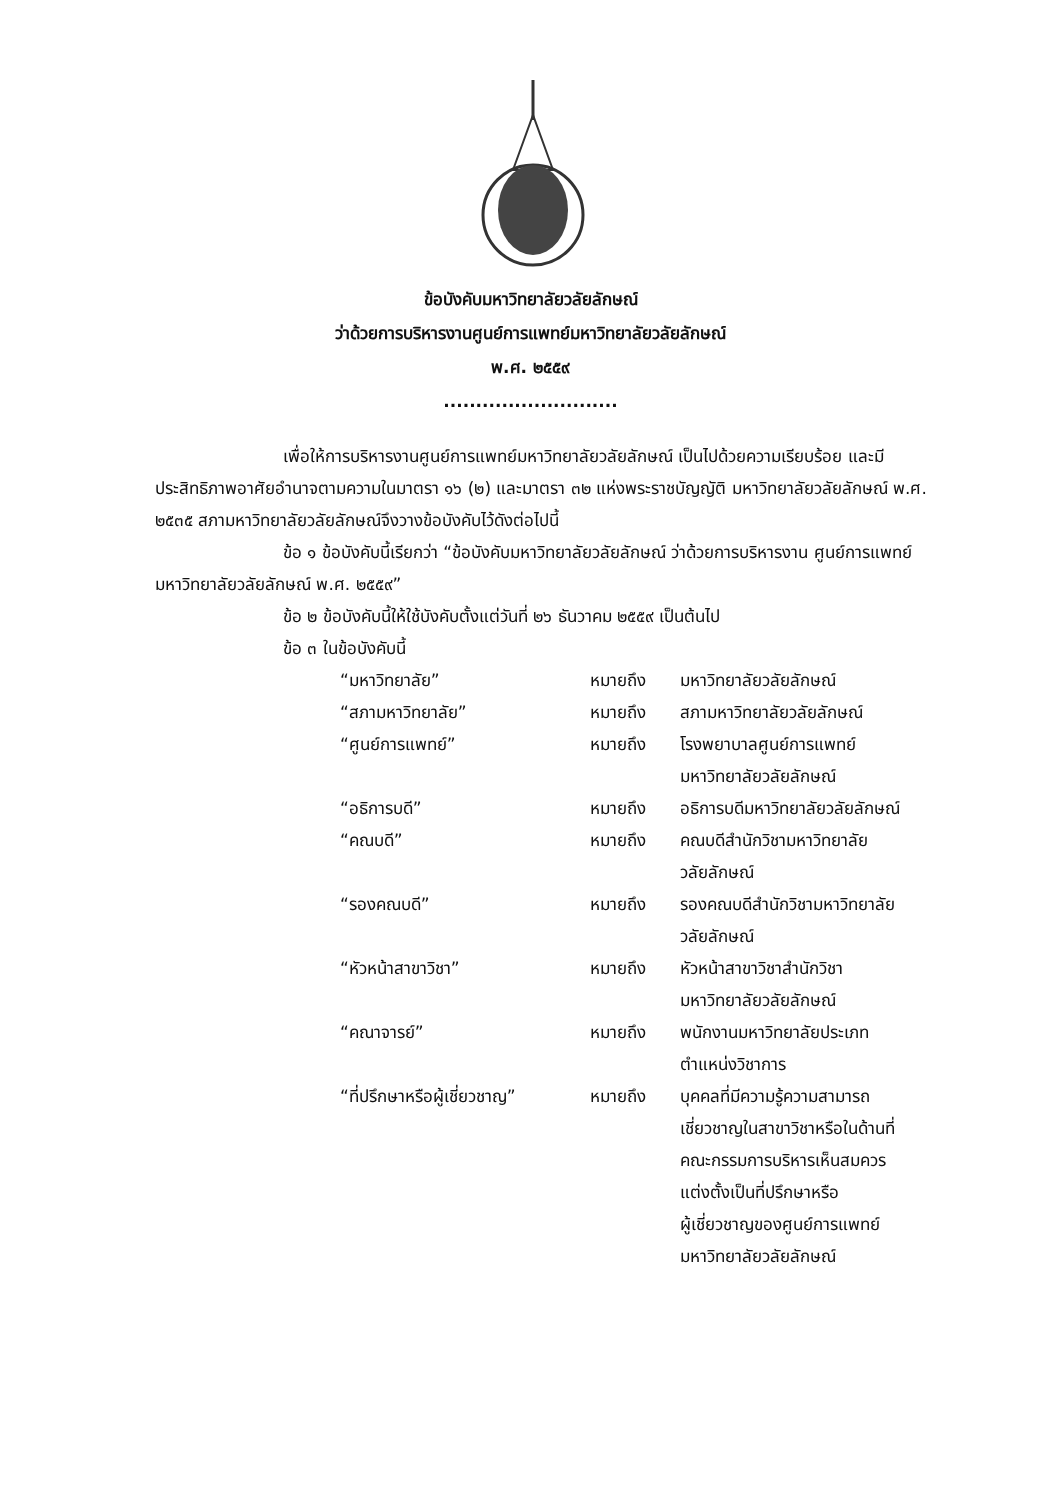ข้อบังคับมหาวิทยาลัยวลัยลักษณ์
ว่าด้วยการบริหารงานศูนย์การแพทย์มหาวิทยาลัยวลัยลักษณ์
พ.ศ. ๒๕๕๙
...........................
เพื่อให้การบริหารงานศูนย์การแพทย์มหาวิทยาลัยวลัยลักษณ์ เป็นไปด้วยความเรียบร้อย และมีประสิทธิภาพอาศัยอำนาจตามความในมาตรา ๑๖ (๒) และมาตรา ๓๒ แห่งพระราชบัญญัติ มหาวิทยาลัยวลัยลักษณ์ พ.ศ. ๒๕๓๕ สภามหาวิทยาลัยวลัยลักษณ์จึงวางข้อบังคับไว้ดังต่อไปนี้
ข้อ ๑ ข้อบังคับนี้เรียกว่า “ข้อบังคับมหาวิทยาลัยวลัยลักษณ์ ว่าด้วยการบริหารงาน ศูนย์การแพทย์มหาวิทยาลัยวลัยลักษณ์ พ.ศ. ๒๕๕๙”
ข้อ ๒ ข้อบังคับนี้ให้ใช้บังคับตั้งแต่วันที่ ๒๖ ธันวาคม ๒๕๕๙ เป็นต้นไป
ข้อ ๓ ในข้อบังคับนี้
| “มหาวิทยาลัย” | หมายถึง | มหาวิทยาลัยวลัยลักษณ์ |
| “สภามหาวิทยาลัย” | หมายถึง | สภามหาวิทยาลัยวลัยลักษณ์ |
| “ศูนย์การแพทย์” | หมายถึง | โรงพยาบาลศูนย์การแพทย์ มหาวิทยาลัยวลัยลักษณ์ |
| “อธิการบดี” | หมายถึง | อธิการบดีมหาวิทยาลัยวลัยลักษณ์ |
| “คณบดี” | หมายถึง | คณบดีสำนักวิชามหาวิทยาลัย วลัยลักษณ์ |
| “รองคณบดี” | หมายถึง | รองคณบดีสำนักวิชามหาวิทยาลัย วลัยลักษณ์ |
| “หัวหน้าสาขาวิชา” | หมายถึง | หัวหน้าสาขาวิชาสำนักวิชา มหาวิทยาลัยวลัยลักษณ์ |
| “คณาจารย์” | หมายถึง | พนักงานมหาวิทยาลัยประเภท ตำแหน่งวิชาการ |
| “ที่ปรึกษาหรือผู้เชี่ยวชาญ” | หมายถึง | บุคคลที่มีความรู้ความสามารถ เชี่ยวชาญในสาขาวิชาหรือในด้านที่ คณะกรรมการบริหารเห็นสมควร แต่งตั้งเป็นที่ปรึกษาหรือ ผู้เชี่ยวชาญของศูนย์การแพทย์ มหาวิทยาลัยวลัยลักษณ์ |